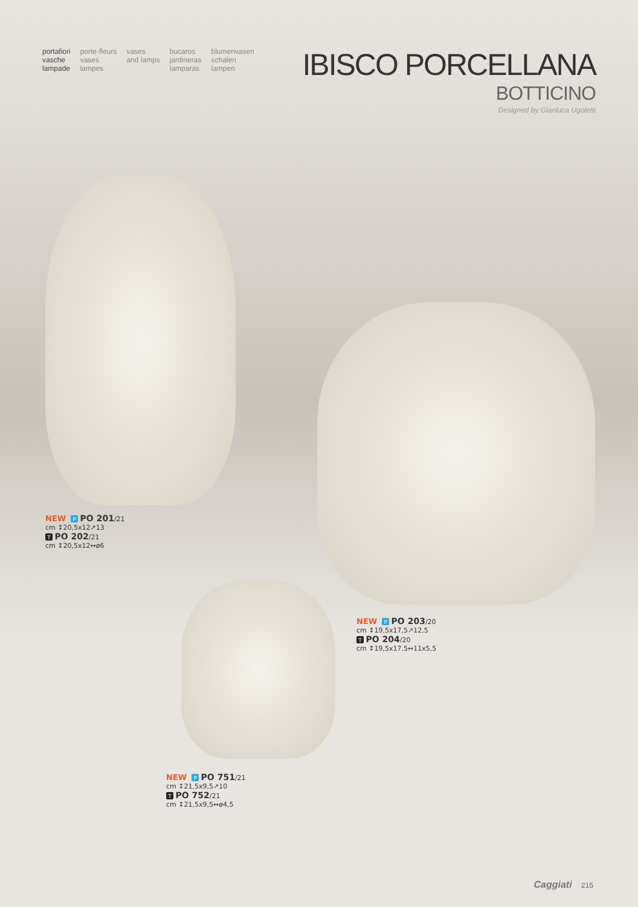portafiori
vasche
lampade
porte-fleurs
vases
lampes
vases
and lamps
bucaros
jardineras
lamparas
blumenvasen
schalen
lampen
IBISCO PORCELLANA
BOTTICINO
Designed by Gianluca Ugoletti
NEW P PO 201/21
cm ↕20,5x12↗13
T PO 202/21
cm ↕20,5x12↔ø6
NEW P PO 203/20
cm ↕19,5x17,5↗12,5
T PO 204/20
cm ↕19,5x17,5↔11x5,5
NEW P PO 751/21
cm ↕21,5x9,5↗10
T PO 752/21
cm ↕21,5x9,5↔ø4,5
Caggiati 215